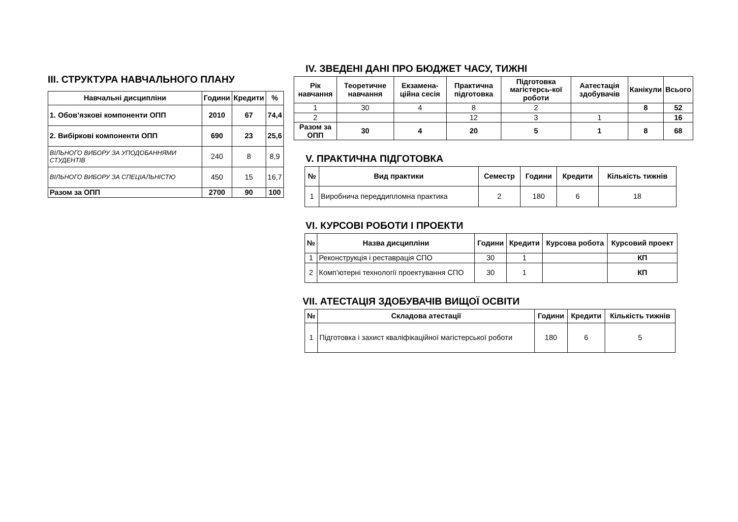III. СТРУКТУРА НАВЧАЛЬНОГО ПЛАНУ
| Навчальні дисципліни | Години | Кредити | % |
| --- | --- | --- | --- |
| 1. Обов’язкові компоненти ОПП | 2010 | 67 | 74,4 |
| 2. Вибіркові компоненти ОПП | 690 | 23 | 25,6 |
| ВІЛЬНОГО ВИБОРУ ЗА УПОДОБАННЯМИ СТУДЕНТІВ | 240 | 8 | 8,9 |
| ВІЛЬНОГО ВИБОРУ ЗА СПЕЦІАЛЬНІСТЮ | 450 | 15 | 16,7 |
| Разом за ОПП | 2700 | 90 | 100 |
IV. ЗВЕДЕНІ ДАНІ ПРО БЮДЖЕТ ЧАСУ, ТИЖНІ
| Рік навчання | Теоретичне навчання | Екзамена-ційна сесія | Практична підготовка | Підготовка магістерсь-кої роботи | Аатестація здобувачів | Канікули | Всього |
| --- | --- | --- | --- | --- | --- | --- | --- |
| 1 | 30 | 4 | 8 | 2 | | 8 | 52 |
| 2 | | | 12 | 3 | 1 | | 16 |
| Разом за ОПП | 30 | 4 | 20 | 5 | 1 | 8 | 68 |
V. ПРАКТИЧНА ПІДГОТОВКА
| № | Вид практики | Семестр | Години | Кредити | Кількість тижнів |
| --- | --- | --- | --- | --- | --- |
| 1 | Виробнича переддипломна практика | 2 | 180 | 6 | 18 |
VI. КУРСОВІ РОБОТИ І ПРОЕКТИ
| № | Назва дисципліни | Години | Кредити | Курсова робота | Курсовий проект |
| --- | --- | --- | --- | --- | --- |
| 1 | Реконструкція і реставрація СПО | 30 | 1 | | КП |
| 2 | Комп’ютерні технології проектування СПО | 30 | 1 | | КП |
VII. АТЕСТАЦІЯ ЗДОБУВАЧІВ ВИЩОЇ ОСВІТИ
| № | Складова атестації | Години | Кредити | Кількість тижнів |
| --- | --- | --- | --- | --- |
| 1 | Підготовка і захист кваліфікаційної магістерської роботи | 180 | 6 | 5 |